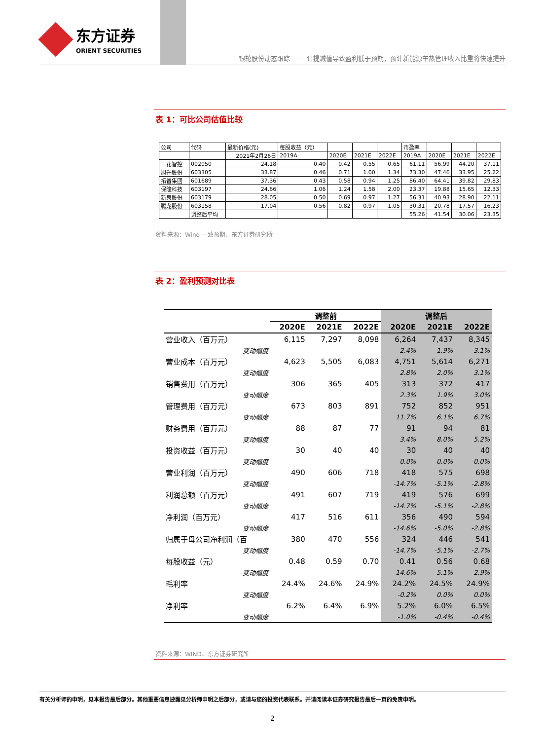东方证券
ORIENT SECURITIES
银轮股份动态跟踪 —— 计提减值导致盈利低于预期，预计新能源车热管理收入比重将快速提升
表 1：可比公司估值比较
| 公司 | 代码 | 最新价格(元) | 每股收益（元） | | | | 市盈率 | | | |
| | | 2021年2月26日 | 2019A | 2020E | 2021E | 2022E | 2019A | 2020E | 2021E | 2022E |
| 三花智控 | 002050 | 24.18 | 0.40 | 0.42 | 0.55 | 0.65 | 61.11 | 56.99 | 44.20 | 37.11 |
| 旭升股份 | 603305 | 33.87 | 0.46 | 0.71 | 1.00 | 1.34 | 73.30 | 47.46 | 33.95 | 25.22 |
| 拓普集团 | 601689 | 37.36 | 0.43 | 0.58 | 0.94 | 1.25 | 86.40 | 64.41 | 39.82 | 29.83 |
| 保隆科技 | 603197 | 24.66 | 1.06 | 1.24 | 1.58 | 2.00 | 23.37 | 19.88 | 15.65 | 12.33 |
| 新泉股份 | 603179 | 28.05 | 0.50 | 0.69 | 0.97 | 1.27 | 56.31 | 40.93 | 28.90 | 22.11 |
| 腾龙股份 | 603158 | 17.04 | 0.56 | 0.82 | 0.97 | 1.05 | 30.31 | 20.78 | 17.57 | 16.23 |
| | 调整后平均 | | | | | | 55.26 | 41.54 | 30.06 | 23.35 |
资料来源：Wind 一致预期、东方证券研究所
表 2：盈利预测对比表
| | 调整前 | | | 调整后 | | |
| --- | --- | --- | --- | --- | --- | --- |
| | 2020E | 2021E | 2022E | 2020E | 2021E | 2022E |
| 营业收入（百万元） | 6,115 | 7,297 | 8,098 | 6,264 | 7,437 | 8,345 |
| 变动幅度 | | | | 2.4% | 1.9% | 3.1% |
| 营业成本（百万元） | 4,623 | 5,505 | 6,083 | 4,751 | 5,614 | 6,271 |
| 变动幅度 | | | | 2.8% | 2.0% | 3.1% |
| 销售费用（百万元） | 306 | 365 | 405 | 313 | 372 | 417 |
| 变动幅度 | | | | 2.3% | 1.9% | 3.0% |
| 管理费用（百万元） | 673 | 803 | 891 | 752 | 852 | 951 |
| 变动幅度 | | | | 11.7% | 6.1% | 6.7% |
| 财务费用（百万元） | 88 | 87 | 77 | 91 | 94 | 81 |
| 变动幅度 | | | | 3.4% | 8.0% | 5.2% |
| 投资收益（百万元） | 30 | 40 | 40 | 30 | 40 | 40 |
| 变动幅度 | | | | 0.0% | 0.0% | 0.0% |
| 营业利润（百万元） | 490 | 606 | 718 | 418 | 575 | 698 |
| 变动幅度 | | | | -14.7% | -5.1% | -2.8% |
| 利润总额（百万元） | 491 | 607 | 719 | 419 | 576 | 699 |
| 变动幅度 | | | | -14.7% | -5.1% | -2.8% |
| 净利润（百万元） | 417 | 516 | 611 | 356 | 490 | 594 |
| 变动幅度 | | | | -14.6% | -5.0% | -2.8% |
| 归属于母公司净利润（百 | 380 | 470 | 556 | 324 | 446 | 541 |
| 变动幅度 | | | | -14.7% | -5.1% | -2.7% |
| 每股收益（元） | 0.48 | 0.59 | 0.70 | 0.41 | 0.56 | 0.68 |
| 变动幅度 | | | | -14.6% | -5.1% | -2.9% |
| 毛利率 | 24.4% | 24.6% | 24.9% | 24.2% | 24.5% | 24.9% |
| 变动幅度 | | | | -0.2% | 0.0% | 0.0% |
| 净利率 | 6.2% | 6.4% | 6.9% | 5.2% | 6.0% | 6.5% |
| 变动幅度 | | | | -1.0% | -0.4% | -0.4% |
资料来源：WIND、东方证券研究所
有关分析师的申明，见本报告最后部分。其他重要信息披露见分析师申明之后部分，或请与您的投资代表联系。并请阅读本证券研究报告最后一页的免责申明。
2